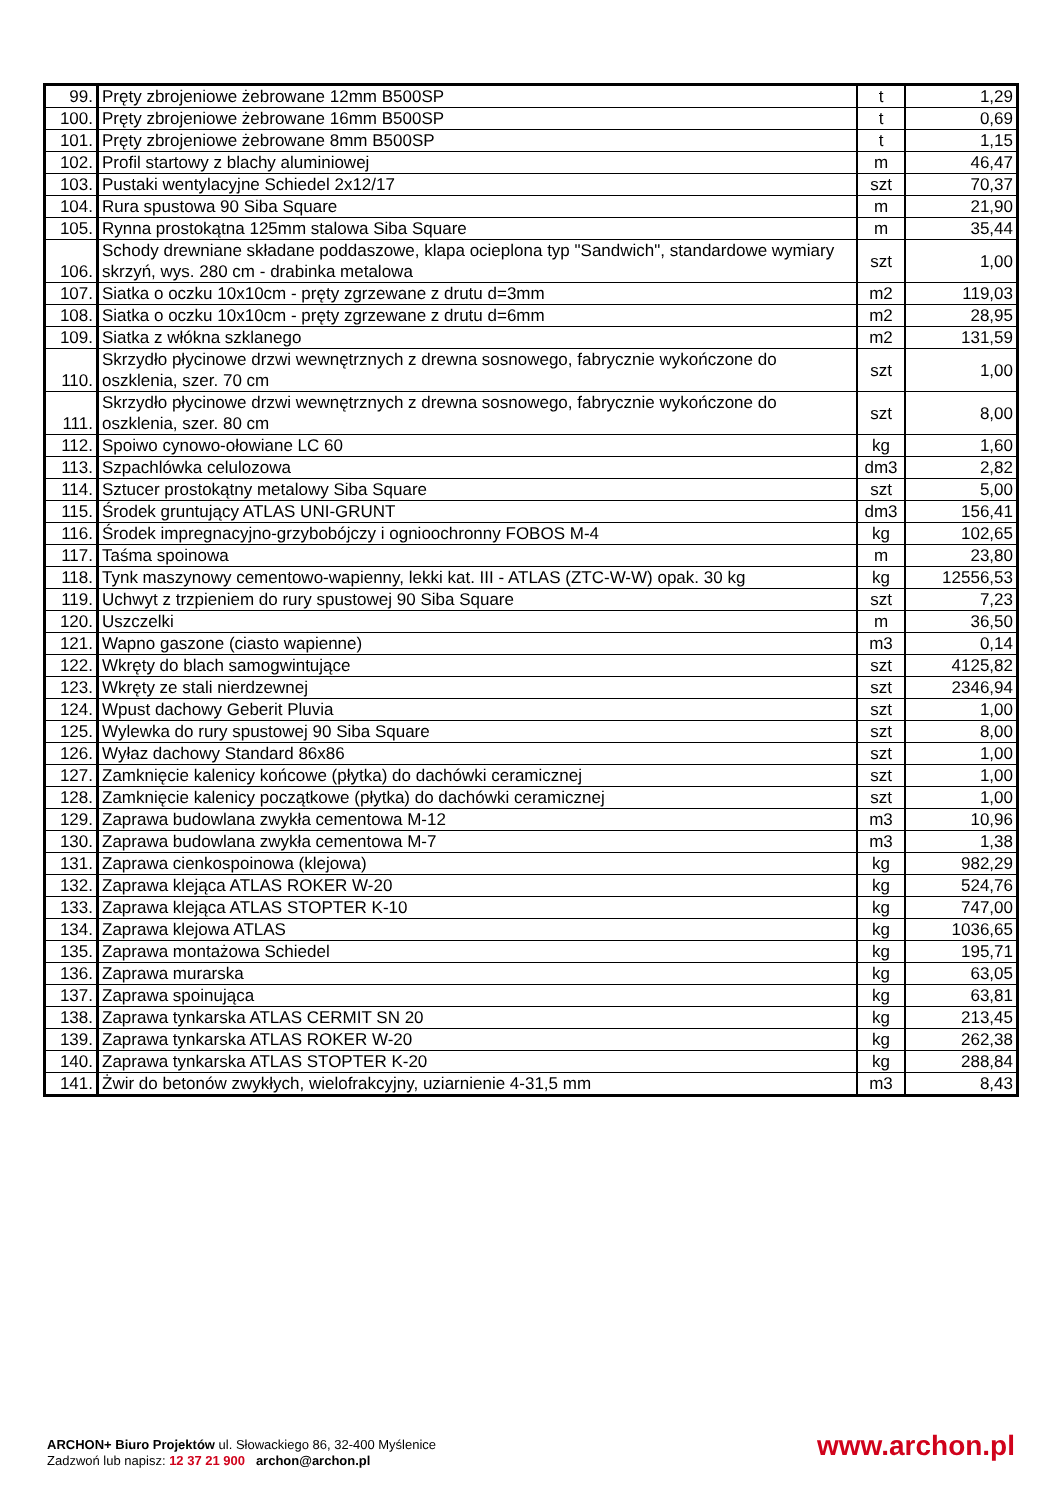| 99. | Pręty zbrojeniowe żebrowane 12mm B500SP | t | 1,29 |
| 100. | Pręty zbrojeniowe żebrowane 16mm B500SP | t | 0,69 |
| 101. | Pręty zbrojeniowe żebrowane 8mm B500SP | t | 1,15 |
| 102. | Profil startowy z blachy aluminiowej | m | 46,47 |
| 103. | Pustaki wentylacyjne Schiedel 2x12/17 | szt | 70,37 |
| 104. | Rura spustowa 90 Siba Square | m | 21,90 |
| 105. | Rynna prostokątna 125mm stalowa Siba Square | m | 35,44 |
| 106. | Schody drewniane składane poddaszowe, klapa ocieplona typ "Sandwich", standardowe wymiary skrzyń, wys. 280 cm - drabinka metalowa | szt | 1,00 |
| 107. | Siatka o oczku 10x10cm - pręty zgrzewane z drutu d=3mm | m2 | 119,03 |
| 108. | Siatka o oczku 10x10cm - pręty zgrzewane z drutu d=6mm | m2 | 28,95 |
| 109. | Siatka z włókna szklanego | m2 | 131,59 |
| 110. | Skrzydło płycinowe drzwi wewnętrznych z drewna sosnowego, fabrycznie wykończone do oszklenia, szer. 70 cm | szt | 1,00 |
| 111. | Skrzydło płycinowe drzwi wewnętrznych z drewna sosnowego, fabrycznie wykończone do oszklenia, szer. 80 cm | szt | 8,00 |
| 112. | Spoiwo cynowo-ołowiane LC 60 | kg | 1,60 |
| 113. | Szpachlówka celulozowa | dm3 | 2,82 |
| 114. | Sztucer prostokątny metalowy Siba Square | szt | 5,00 |
| 115. | Środek gruntujący ATLAS UNI-GRUNT | dm3 | 156,41 |
| 116. | Środek impregnacyjno-grzybobójczy i ognioochronny FOBOS M-4 | kg | 102,65 |
| 117. | Taśma spoinowa | m | 23,80 |
| 118. | Tynk maszynowy cementowo-wapienny, lekki kat. III - ATLAS (ZTC-W-W) opak. 30 kg | kg | 12556,53 |
| 119. | Uchwyt z trzpieniem do rury spustowej 90 Siba Square | szt | 7,23 |
| 120. | Uszczelki | m | 36,50 |
| 121. | Wapno gaszone (ciasto wapienne) | m3 | 0,14 |
| 122. | Wkręty do blach samogwintujące | szt | 4125,82 |
| 123. | Wkręty ze stali nierdzewnej | szt | 2346,94 |
| 124. | Wpust dachowy Geberit Pluvia | szt | 1,00 |
| 125. | Wylewka do rury spustowej 90 Siba Square | szt | 8,00 |
| 126. | Wyłaz dachowy Standard 86x86 | szt | 1,00 |
| 127. | Zamknięcie kalenicy końcowe (płytka) do dachówki ceramicznej | szt | 1,00 |
| 128. | Zamknięcie kalenicy początkowe (płytka) do dachówki ceramicznej | szt | 1,00 |
| 129. | Zaprawa budowlana zwykła cementowa M-12 | m3 | 10,96 |
| 130. | Zaprawa budowlana zwykła cementowa M-7 | m3 | 1,38 |
| 131. | Zaprawa cienkospoinowa (klejowa) | kg | 982,29 |
| 132. | Zaprawa klejąca ATLAS ROKER W-20 | kg | 524,76 |
| 133. | Zaprawa klejąca ATLAS STOPTER K-10 | kg | 747,00 |
| 134. | Zaprawa klejowa ATLAS | kg | 1036,65 |
| 135. | Zaprawa montażowa Schiedel | kg | 195,71 |
| 136. | Zaprawa murarska | kg | 63,05 |
| 137. | Zaprawa spoinująca | kg | 63,81 |
| 138. | Zaprawa tynkarska ATLAS CERMIT SN 20 | kg | 213,45 |
| 139. | Zaprawa tynkarska ATLAS ROKER W-20 | kg | 262,38 |
| 140. | Zaprawa tynkarska ATLAS STOPTER K-20 | kg | 288,84 |
| 141. | Żwir do betonów zwykłych, wielofrakcyjny, uziarnienie 4-31,5 mm | m3 | 8,43 |
ARCHON+ Biuro Projektów ul. Słowackiego 86, 32-400 Myślenice
Zadzwoń lub napisz: 12 37 21 900 archon@archon.pl
www.archon.pl